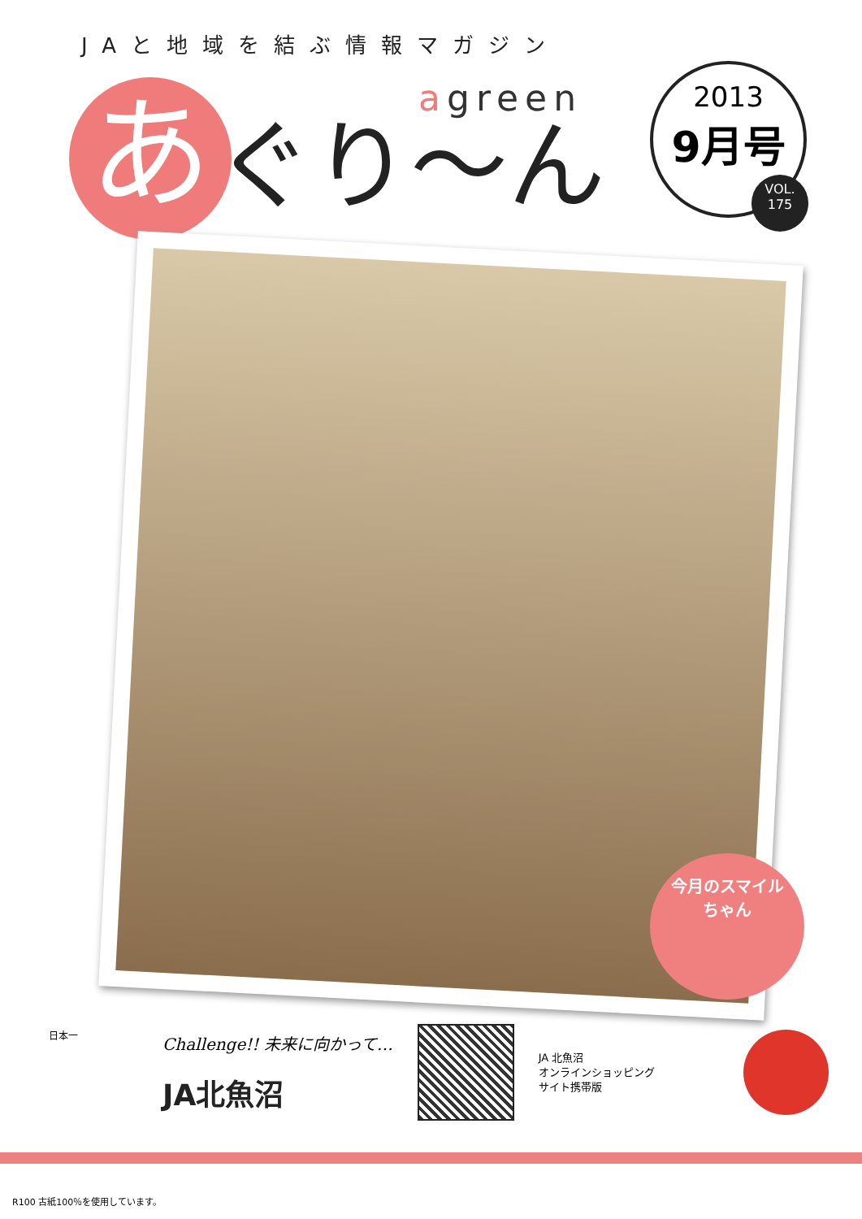JAと地域を結ぶ情報マガジン
agreen
あ
ぐり〜ん
2013
9月号
VOL.
175
今月のスマイル
ちゃん
日本一
Challenge!! 未来に向かって…
JA北魚沼
JA 北魚沼
オンラインショッピング
サイト携帯版
R100 古紙100％を使用しています。